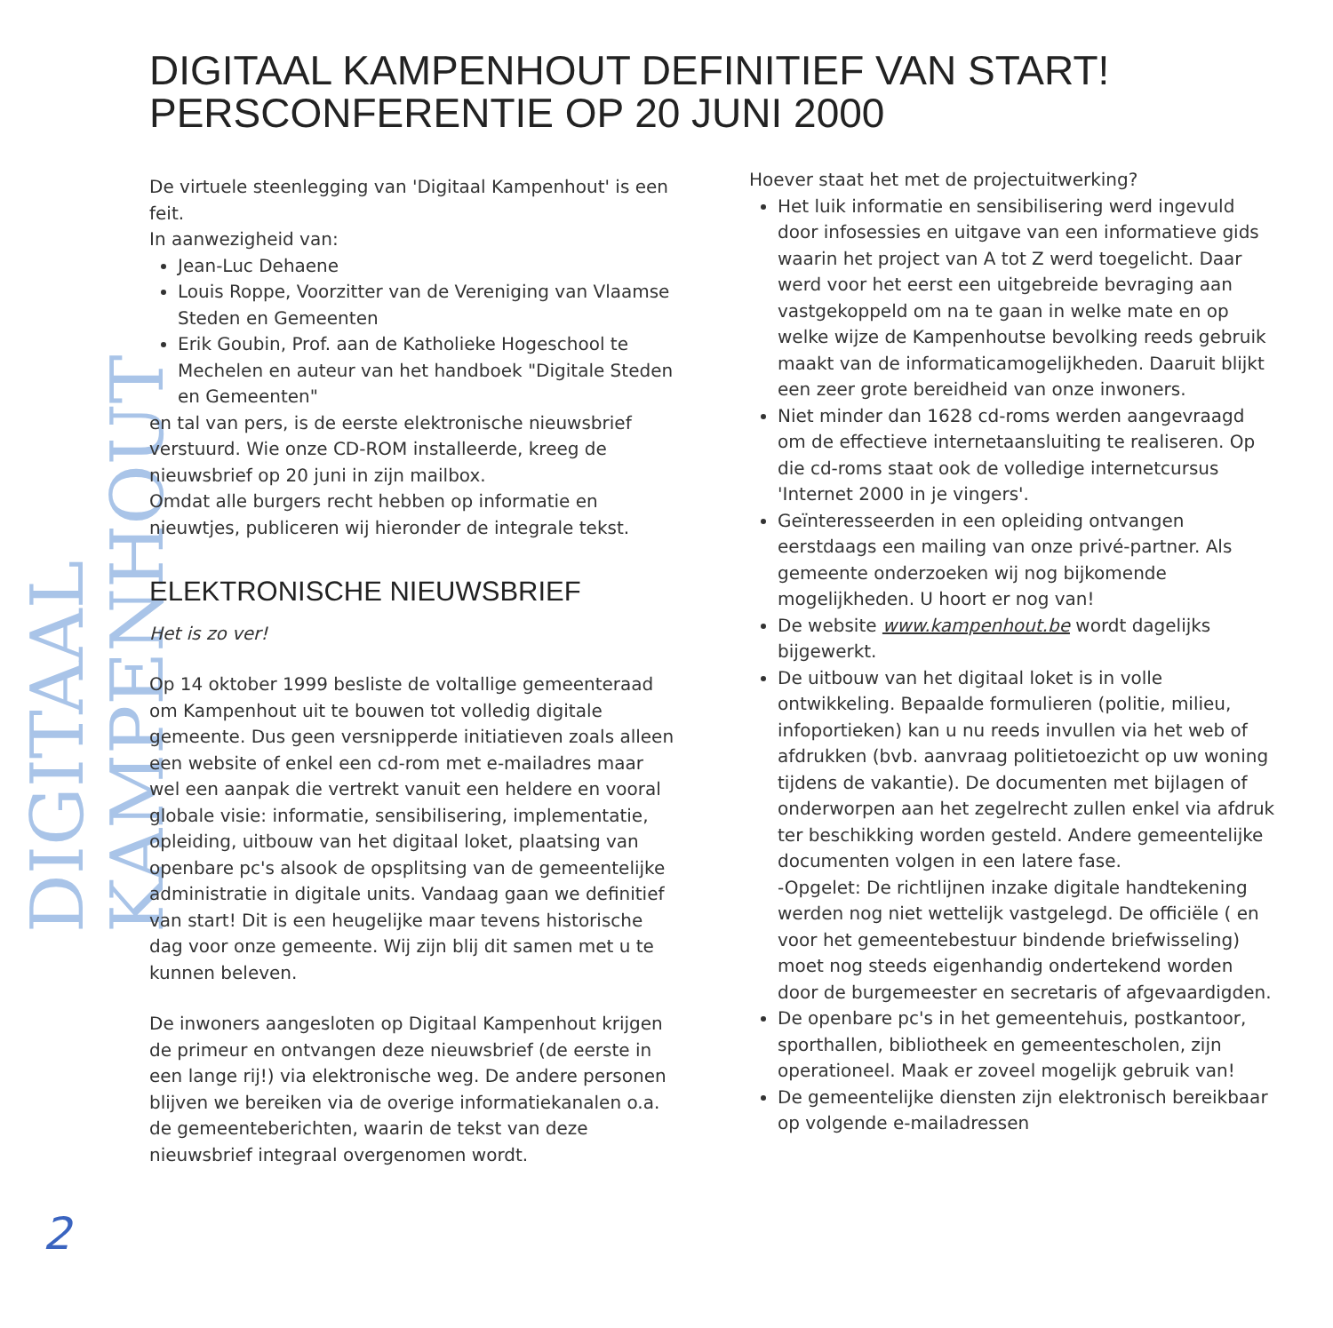DIGITAAL KAMPENHOUT
DIGITAAL KAMPENHOUT DEFINITIEF VAN START!
PERSCONFERENTIE OP 20 JUNI 2000
De virtuele steenlegging van 'Digitaal Kampenhout' is een feit.
In aanwezigheid van:
Jean-Luc Dehaene
Louis Roppe, Voorzitter van de Vereniging van Vlaamse Steden en Gemeenten
Erik Goubin, Prof. aan de Katholieke Hogeschool te Mechelen en auteur van het handboek "Digitale Steden en Gemeenten"
en tal van pers, is de eerste elektronische nieuwsbrief verstuurd. Wie onze CD-ROM installeerde, kreeg de nieuwsbrief op 20 juni in zijn mailbox.
Omdat alle burgers recht hebben op informatie en nieuwtjes, publiceren wij hieronder de integrale tekst.
ELEKTRONISCHE NIEUWSBRIEF
Het is zo ver!
Op 14 oktober 1999 besliste de voltallige gemeenteraad om Kampenhout uit te bouwen tot volledig digitale gemeente. Dus geen versnipperde initiatieven zoals alleen een website of enkel een cd-rom met e-mailadres maar wel een aanpak die vertrekt vanuit een heldere en vooral globale visie: informatie, sensibilisering, implementatie, opleiding, uitbouw van het digitaal loket, plaatsing van openbare pc's alsook de opsplitsing van de gemeentelijke administratie in digitale units. Vandaag gaan we definitief van start! Dit is een heugelijke maar tevens historische dag voor onze gemeente. Wij zijn blij dit samen met u te kunnen beleven.
De inwoners aangesloten op Digitaal Kampenhout krijgen de primeur en ontvangen deze nieuwsbrief (de eerste in een lange rij!) via elektronische weg. De andere personen blijven we bereiken via de overige informatiekanalen o.a. de gemeenteberichten, waarin de tekst van deze nieuwsbrief integraal overgenomen wordt.
Hoever staat het met de projectuitwerking?
Het luik informatie en sensibilisering werd ingevuld door infosessies en uitgave van een informatieve gids waarin het project van A tot Z werd toegelicht. Daar werd voor het eerst een uitgebreide bevraging aan vastgekoppeld om na te gaan in welke mate en op welke wijze de Kampenhoutse bevolking reeds gebruik maakt van de informaticamogelijkheden. Daaruit blijkt een zeer grote bereidheid van onze inwoners.
Niet minder dan 1628 cd-roms werden aangevraagd om de effectieve internetaansluiting te realiseren. Op die cd-roms staat ook de volledige internetcursus 'Internet 2000 in je vingers'.
Geïnteresseerden in een opleiding ontvangen eerstdaags een mailing van onze privé-partner. Als gemeente onderzoeken wij nog bijkomende mogelijkheden. U hoort er nog van!
De website www.kampenhout.be wordt dagelijks bijgewerkt.
De uitbouw van het digitaal loket is in volle ontwikkeling. Bepaalde formulieren (politie, milieu, infoportieken) kan u nu reeds invullen via het web of afdrukken (bvb. aanvraag politietoezicht op uw woning tijdens de vakantie). De documenten met bijlagen of onderworpen aan het zegelrecht zullen enkel via afdruk ter beschikking worden gesteld. Andere gemeentelijke documenten volgen in een latere fase.
-Opgelet: De richtlijnen inzake digitale handtekening werden nog niet wettelijk vastgelegd. De officiële ( en voor het gemeentebestuur bindende briefwisseling) moet nog steeds eigenhandig ondertekend worden door de burgemeester en secretaris of afgevaardigden.
De openbare pc's in het gemeentehuis, postkantoor, sporthallen, bibliotheek en gemeentescholen, zijn operationeel. Maak er zoveel mogelijk gebruik van!
De gemeentelijke diensten zijn elektronisch bereikbaar op volgende e-mailadressen
2